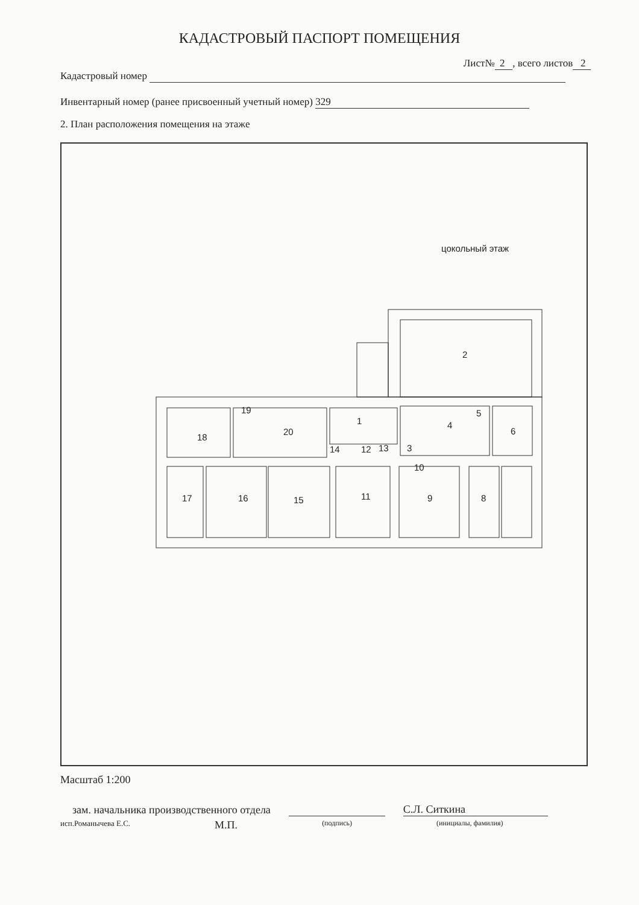КАДАСТРОВЫЙ ПАСПОРТ ПОМЕЩЕНИЯ
Лист№ 2 , всего листов 2
Кадастровый номер
Инвентарный номер (ранее присвоенный учетный номер) 329
2. План расположения помещения на этаже
цокольный этаж
2
1
4
5
6
18
19
20
3
14
12
13
10
17
16
15
11
9
8
Масштаб 1:200
зам. начальника производственного отдела С.Л. Ситкина
исп.Романычева Е.С. М.П. (подпись) (инициалы, фамилия)